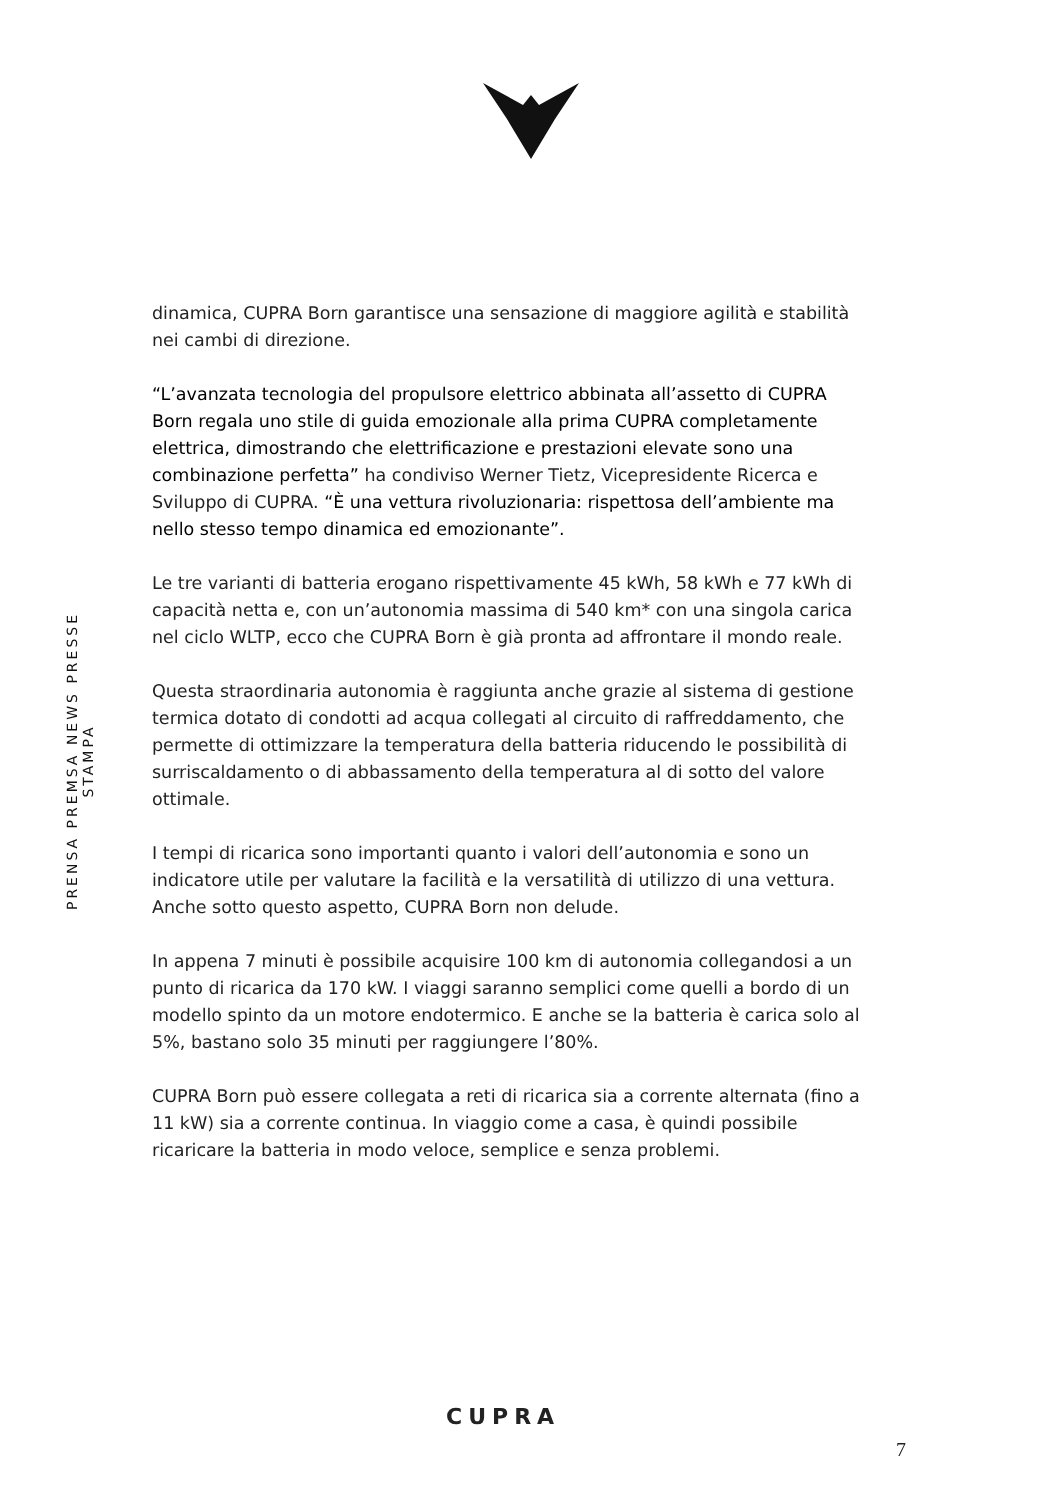PRENSA PREMSA NEWS PRESSE STAMPA
dinamica, CUPRA Born garantisce una sensazione di maggiore agilità e stabilità nei cambi di direzione.
“L’avanzata tecnologia del propulsore elettrico abbinata all’assetto di CUPRA Born regala uno stile di guida emozionale alla prima CUPRA completamente elettrica, dimostrando che elettrificazione e prestazioni elevate sono una combinazione perfetta” ha condiviso Werner Tietz, Vicepresidente Ricerca e Sviluppo di CUPRA. “È una vettura rivoluzionaria: rispettosa dell’ambiente ma nello stesso tempo dinamica ed emozionante”.
Le tre varianti di batteria erogano rispettivamente 45 kWh, 58 kWh e 77 kWh di capacità netta e, con un’autonomia massima di 540 km* con una singola carica nel ciclo WLTP, ecco che CUPRA Born è già pronta ad affrontare il mondo reale.
Questa straordinaria autonomia è raggiunta anche grazie al sistema di gestione termica dotato di condotti ad acqua collegati al circuito di raffreddamento, che permette di ottimizzare la temperatura della batteria riducendo le possibilità di surriscaldamento o di abbassamento della temperatura al di sotto del valore ottimale.
I tempi di ricarica sono importanti quanto i valori dell’autonomia e sono un indicatore utile per valutare la facilità e la versatilità di utilizzo di una vettura. Anche sotto questo aspetto, CUPRA Born non delude.
In appena 7 minuti è possibile acquisire 100 km di autonomia collegandosi a un punto di ricarica da 170 kW. I viaggi saranno semplici come quelli a bordo di un modello spinto da un motore endotermico. E anche se la batteria è carica solo al 5%, bastano solo 35 minuti per raggiungere l’80%.
CUPRA Born può essere collegata a reti di ricarica sia a corrente alternata (fino a 11 kW) sia a corrente continua. In viaggio come a casa, è quindi possibile ricaricare la batteria in modo veloce, semplice e senza problemi.
CUPRA
7